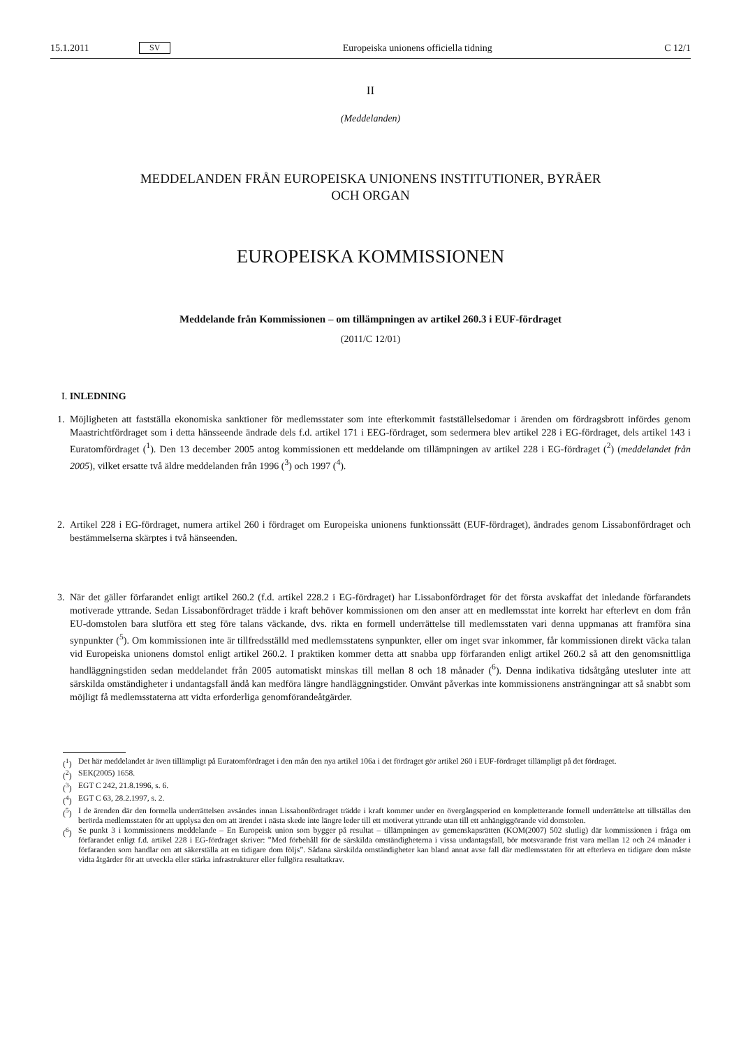15.1.2011 SV Europeiska unionens officiella tidning C 12/1
II
(Meddelanden)
MEDDELANDEN FRÅN EUROPEISKA UNIONENS INSTITUTIONER, BYRÅER
OCH ORGAN
EUROPEISKA KOMMISSIONEN
Meddelande från Kommissionen – om tillämpningen av artikel 260.3 i EUF-fördraget
(2011/C 12/01)
I. INLEDNING
1. Möjligheten att fastställa ekonomiska sanktioner för medlemsstater som inte efterkommit fastställelse­domar i ärenden om fördragsbrott infördes genom Maastrichtfördraget som i detta hänsseende ändrade dels f.d. artikel 171 i EEG-fördraget, som sedermera blev artikel 228 i EG-fördraget, dels artikel 143 i Euratomfördraget (<sup>1</sup>). Den 13 december 2005 antog kommissionen ett meddelande om tillämpningen av artikel 228 i EG-fördraget (<sup>2</sup>) (meddelandet från 2005), vilket ersatte två äldre meddelanden från 1996 (<sup>3</sup>) och 1997 (<sup>4</sup>).
2. Artikel 228 i EG-fördraget, numera artikel 260 i fördraget om Europeiska unionens funktionssätt (EUF-fördraget), ändrades genom Lissabonfördraget och bestämmelserna skärptes i två hänseenden.
3. När det gäller förfarandet enligt artikel 260.2 (f.d. artikel 228.2 i EG-fördraget) har Lissabonfördraget för det första avskaffat det inledande förfarandets motiverade yttrande. Sedan Lissabonfördraget trädde i kraft behöver kommissionen om den anser att en medlemsstat inte korrekt har efterlevt en dom från EU-domstolen bara slutföra ett steg före talans väckande, dvs. rikta en formell underrättelse till med­lemsstaten vari denna uppmanas att framföra sina synpunkter (<sup>5</sup>). Om kommissionen inte är tillfreds­ställd med medlemsstatens synpunkter, eller om inget svar inkommer, får kommissionen direkt väcka talan vid Europeiska unionens domstol enligt artikel 260.2. I praktiken kommer detta att snabba upp förfaranden enligt artikel 260.2 så att den genomsnittliga handläggningstiden sedan meddelandet från 2005 automatiskt minskas till mellan 8 och 18 månader (<sup>6</sup>). Denna indikativa tidsåtgång utesluter inte att särskilda omständigheter i undantagsfall ändå kan medföra längre handläggningstider. Omvänt påverkas inte kommissionens ansträngningar att så snabbt som möjligt få medlemsstaterna att vidta erforderliga genomförandeåtgärder.
(<sup>1</sup>) Det här meddelandet är även tillämpligt på Euratomfördraget i den mån den nya artikel 106a i det fördraget gör artikel 260 i EUF-fördraget tillämpligt på det fördraget.
(<sup>2</sup>) SEK(2005) 1658.
(<sup>3</sup>) EGT C 242, 21.8.1996, s. 6.
(<sup>4</sup>) EGT C 63, 28.2.1997, s. 2.
(<sup>5</sup>) I de ärenden där den formella underrättelsen avsändes innan Lissabonfördraget trädde i kraft kommer under en övergångsperiod en kompletterande formell underrättelse att tillställas den berörda medlemsstaten för att upplysa den om att ärendet i nästa skede inte längre leder till ett motiverat yttrande utan till ett anhängiggörande vid domstolen.
(<sup>6</sup>) Se punkt 3 i kommissionens meddelande – En Europeisk union som bygger på resultat – tillämpningen av gemen­skapsrätten (KOM(2007) 502 slutlig) där kommissionen i fråga om förfarandet enligt f.d. artikel 228 i EG-fördraget skriver: ”Med förbehåll för de särskilda omständigheterna i vissa undantagsfall, bör motsvarande frist vara mellan 12 och 24 månader i förfaranden som handlar om att säkerställa att en tidigare dom följs”. Sådana särskilda omstän­digheter kan bland annat avse fall där medlemsstaten för att efterleva en tidigare dom måste vidta åtgärder för att utveckla eller stärka infrastrukturer eller fullgöra resultatkrav.